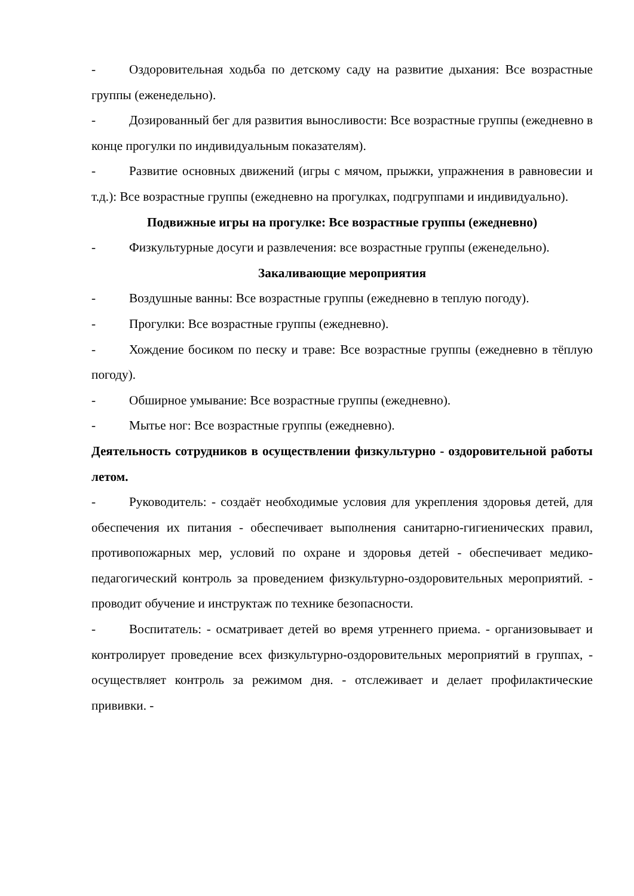- Оздоровительная ходьба по детскому саду на развитие дыхания: Все возрастные группы (еженедельно).
- Дозированный бег для развития выносливости: Все возрастные группы (ежедневно в конце прогулки по индивидуальным показателям).
- Развитие основных движений (игры с мячом, прыжки, упражнения в равновесии и т.д.): Все возрастные группы (ежедневно на прогулках, подгруппами и индивидуально).
Подвижные игры на прогулке: Все возрастные группы (ежедневно)
- Физкультурные досуги и развлечения: все возрастные группы (еженедельно).
Закаливающие мероприятия
- Воздушные ванны: Все возрастные группы (ежедневно в теплую погоду).
- Прогулки: Все возрастные группы (ежедневно).
- Хождение босиком по песку и траве: Все возрастные группы (ежедневно в тёплую погоду).
- Обширное умывание: Все возрастные группы (ежедневно).
- Мытье ног: Все возрастные группы (ежедневно).
Деятельность сотрудников в осуществлении физкультурно - оздоровительной работы летом.
- Руководитель: - создаёт необходимые условия для укрепления здоровья детей, для обеспечения их питания - обеспечивает выполнения санитарно-гигиенических правил, противопожарных мер, условий по охране и здоровья детей - обеспечивает медико-педагогический контроль за проведением физкультурно-оздоровительных мероприятий. - проводит обучение и инструктаж по технике безопасности.
- Воспитатель: - осматривает детей во время утреннего приема. - организовывает и контролирует проведение всех физкультурно-оздоровительных мероприятий в группах, - осуществляет контроль за режимом дня. - отслеживает и делает профилактические прививки. -